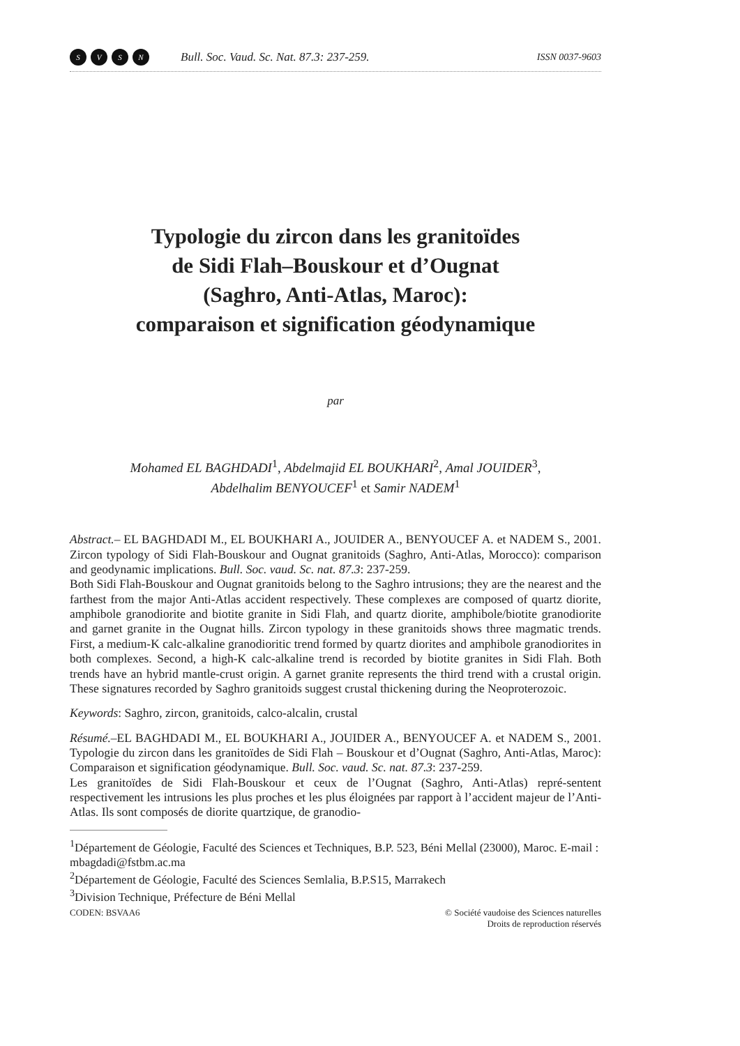SVSN
Bull. Soc. Vaud. Sc. Nat. 87.3: 237-259.
ISSN 0037-9603
Typologie du zircon dans les granitoïdes
de Sidi Flah–Bouskour et d’Ougnat
(Saghro, Anti-Atlas, Maroc):
comparaison et signification géodynamique
par
Mohamed EL BAGHDADI<sup>1</sup>, Abdelmajid EL BOUKHARI<sup>2</sup>, Amal JOUIDER<sup>3</sup>,
Abdelhalim BENYOUCEF<sup>1</sup> et Samir NADEM<sup>1</sup>
Abstract.– EL BAGHDADI M., EL BOUKHARI A., JOUIDER A., BENYOUCEF A. et NADEM S., 2001. Zircon typology of Sidi Flah-Bouskour and Ougnat granitoids (Saghro, Anti-Atlas, Morocco): comparison and geodynamic implications. Bull. Soc. vaud. Sc. nat. 87.3: 237-259.
Both Sidi Flah-Bouskour and Ougnat granitoids belong to the Saghro intrusions; they are the nearest and the farthest from the major Anti-Atlas accident respectively. These complexes are composed of quartz diorite, amphibole granodiorite and biotite granite in Sidi Flah, and quartz diorite, amphibole/biotite granodiorite and garnet granite in the Ougnat hills. Zircon typology in these granitoids shows three magmatic trends. First, a medium-K calc-alkaline granodioritic trend formed by quartz diorites and amphibole granodiorites in both complexes. Second, a high-K calc-alkaline trend is recorded by biotite granites in Sidi Flah. Both trends have an hybrid mantle-crust origin. A garnet granite represents the third trend with a crustal origin. These signatures recorded by Saghro granitoids suggest crustal thickening during the Neoproterozoic.
Keywords: Saghro, zircon, granitoids, calco-alcalin, crustal
Résumé.–EL BAGHDADI M., EL BOUKHARI A., JOUIDER A., BENYOUCEF A. et NADEM S., 2001. Typologie du zircon dans les granitoïdes de Sidi Flah – Bouskour et d’Ougnat (Saghro, Anti-Atlas, Maroc): Comparaison et signification géodynamique. Bull. Soc. vaud. Sc. nat. 87.3: 237-259.
Les granitoïdes de Sidi Flah-Bouskour et ceux de l’Ougnat (Saghro, Anti-Atlas) repré-sentent respectivement les intrusions les plus proches et les plus éloignées par rapport à l’accident majeur de l’Anti-Atlas. Ils sont composés de diorite quartzique, de granodio-
<sup>1</sup> Département de Géologie, Faculté des Sciences et Techniques, B.P. 523, Béni Mellal (23000), Maroc. E-mail : mbagdadi@fstbm.ac.ma
<sup>2</sup> Département de Géologie, Faculté des Sciences Semlalia, B.P.S15, Marrakech
<sup>3</sup> Division Technique, Préfecture de Béni Mellal
CODEN: BSVAA6 © Société vaudoise des Sciences naturelles
Droits de reproduction réservés